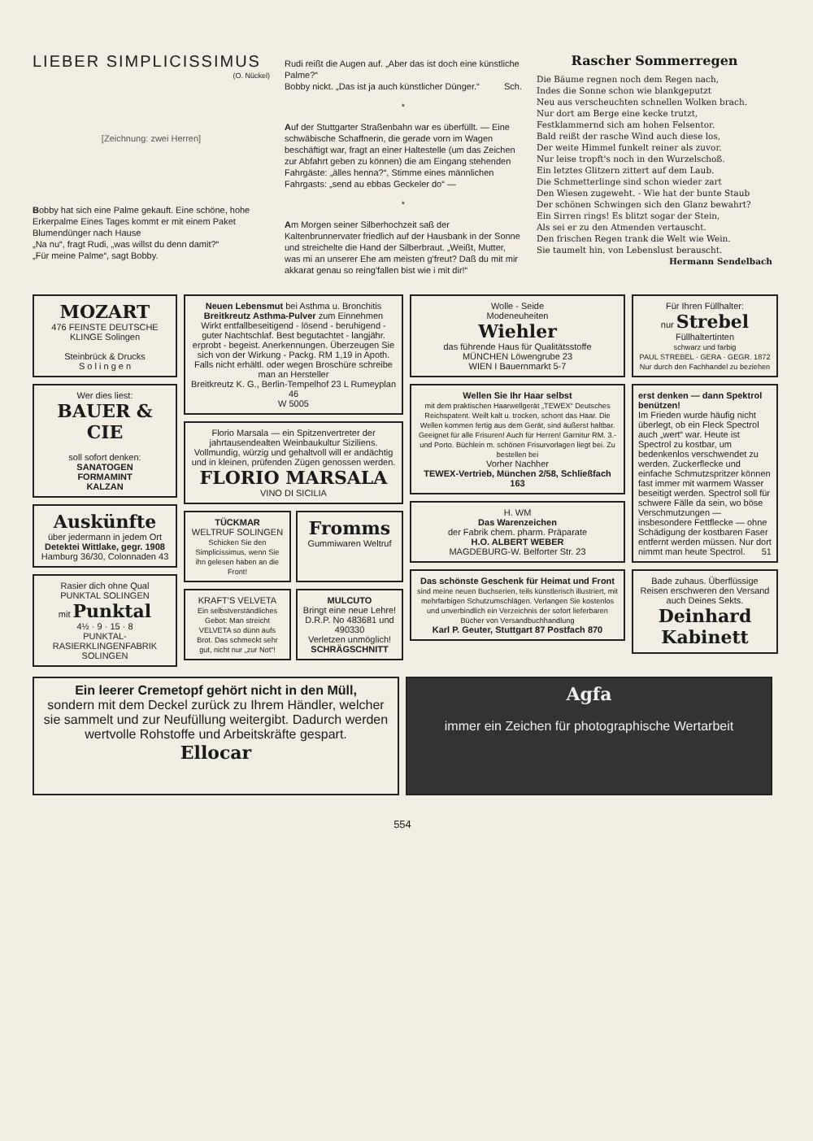LIEBER SIMPLICISSIMUS
(O. Nückel)
[Zeichnung: zwei Herren]
Bobby hat sich eine Palme gekauft. Eine schöne, hohe Erkerpalme Eines Tages kommt er mit einem Paket Blumendünger nach Hause
„Na nu“, fragt Rudi, „was willst du denn damit?“
„Für meine Palme“, sagt Bobby.
Rudi reißt die Augen auf. „Aber das ist doch eine künstliche Palme?“
Bobby nickt. „Das ist ja auch künstlicher Dünger.“ Sch.
*
Auf der Stuttgarter Straßenbahn war es überfüllt. — Eine schwäbische Schaffnerin, die gerade vorn im Wagen beschäftigt war, fragt an einer Haltestelle (um das Zeichen zur Abfahrt geben zu können) die am Eingang stehenden Fahrgäste: „älles henna?“, Stimme eines männlichen Fahrgasts: „send au ebbas Geckeler do“ —
*
Am Morgen seiner Silberhochzeit saß der Kaltenbrunnervater friedlich auf der Hausbank in der Sonne und streichelte die Hand der Silberbraut. „Weißt, Mutter, was mi an unserer Ehe am meisten g'freut? Daß du mit mir akkarat genau so reing'fallen bist wie i mit dir!“
Rascher Sommerregen
Die Bäume regnen noch dem Regen nach,
Indes die Sonne schon wie blankgeputzt
Neu aus verscheuchten schnellen Wolken brach.
Nur dort am Berge eine kecke trutzt,
Festklammernd sich am hohen Felsentor.
Bald reißt der rasche Wind auch diese los,
Der weite Himmel funkelt reiner als zuvor.
Nur leise tropft's noch in den Wurzelschoß.
Ein letztes Glitzern zittert auf dem Laub.
Die Schmetterlinge sind schon wieder zart
Den Wiesen zugeweht. - Wie hat der bunte Staub
Der schönen Schwingen sich den Glanz bewahrt?
Ein Sirren rings! Es blitzt sogar der Stein,
Als sei er zu den Atmenden vertauscht.
Den frischen Regen trank die Welt wie Wein.
Sie taumelt hin, von Lebenslust berauscht.
Hermann Sendelbach
MOZART
476 FEINSTE DEUTSCHE KLINGE Solingen
Steinbrück & Drucks
S o l i n g e n
Wer dies liest:
BAUER & CIE
soll sofort denken:
SANATOGEN
FORMAMINT
KALZAN
Auskünfte
über jedermann in jedem Ort
Detektei Wittlake, gegr. 1908
Hamburg 36/30, Colonnaden 43
Rasier dich ohne Qual
PUNKTAL SOLINGEN
mit Punktal
4½ · 9 · 15 · 8
PUNKTAL-RASIERKLINGENFABRIK SOLINGEN
Neuen Lebensmut bei Asthma u. Bronchitis Breitkreutz Asthma-Pulver zum Einnehmen
Wirkt entfallbeseitigend - lösend - beruhigend - guter Nachtschlaf. Best begutachtet - langjähr. erprobt - begeist. Anerkennungen. Überzeugen Sie sich von der Wirkung - Packg. RM 1,19 in Apoth. Falls nicht erhältl. oder wegen Broschüre schreibe man an Hersteller
Breitkreutz K. G., Berlin-Tempelhof 23 L Rumeyplan 46
W 5005
Florio Marsala — ein Spitzenvertreter der jahrtausendealten Weinbaukultur Siziliens. Vollmundig, würzig und gehaltvoll will er andächtig und in kleinen, prüfenden Zügen genossen werden.
FLORIO MARSALA
VINO DI SICILIA
TÜCKMAR
WELTRUF SOLINGEN
Schicken Sie den Simplicissimus, wenn Sie ihn gelesen haben an die Front!
Fromms
Gummiwaren Weltruf
KRAFT'S VELVETA
Ein selbstverständliches Gebot: Man streicht VELVETA so dünn aufs Brot. Das schmeckt sehr gut, nicht nur „zur Not“!
MULCUTO
Bringt eine neue Lehre!
D.R.P. No 483681 und 490330
Verletzen unmöglich!
SCHRÄGSCHNITT
Wolle - Seide
Modeneuheiten
Wiehler
das führende Haus für Qualitätsstoffe
MÜNCHEN Löwengrube 23
WIEN I Bauernmarkt 5-7
Wellen Sie Ihr Haar selbst
mit dem praktischen Haarwellgerät „TEWEX“ Deutsches Reichspatent. Weilt kalt u. trocken, schont das Haar. Die Wellen kommen fertig aus dem Gerät, sind äußerst haltbar. Geeignet für alle Frisuren! Auch für Herren! Garnitur RM. 3.- und Porto. Büchlein m. schönen Frisurvorlagen liegt bei. Zu bestellen bei
Vorher Nachher
TEWEX-Vertrieb, München 2/58, Schließfach 163
H. WM
Das Warenzeichen
der Fabrik chem. pharm. Präparate
H.O. ALBERT WEBER
MAGDEBURG-W. Belforter Str. 23
Das schönste Geschenk für Heimat und Front
sind meine neuen Buchserien, teils künstlerisch illustriert, mit mehrfarbigen Schutzumschlägen. Verlangen Sie kostenlos und unverbindlich ein Verzeichnis der sofort lieferbaren Bücher von Versandbuchhandlung
Karl P. Geuter, Stuttgart 87 Postfach 870
Für Ihren Füllhalter:
nur Strebel
Füllhaltertinten
schwarz und farbig
PAUL STREBEL · GERA · GEGR. 1872
Nur durch den Fachhandel zu beziehen
erst denken — dann Spektrol benützen!
Im Frieden wurde häufig nicht überlegt, ob ein Fleck Spectrol auch „wert“ war. Heute ist Spectrol zu kostbar, um bedenkenlos verschwendet zu werden. Zuckerflecke und einfache Schmutzspritzer können fast immer mit warmem Wasser beseitigt werden. Spectrol soll für schwere Fälle da sein, wo böse Verschmutzungen — insbesondere Fettflecke — ohne Schädigung der kostbaren Faser entfernt werden müssen. Nur dort nimmt man heute Spectrol. 51
Bade zuhaus. Überflüssige Reisen erschweren den Versand auch Deines Sekts.
Deinhard Kabinett
Ein leerer Cremetopf gehört nicht in den Müll,
sondern mit dem Deckel zurück zu Ihrem Händler, welcher sie sammelt und zur Neufüllung weitergibt. Dadurch werden wertvolle Rohstoffe und Arbeitskräfte gespart.
Ellocar
Agfa
immer ein Zeichen für photographische Wertarbeit
554